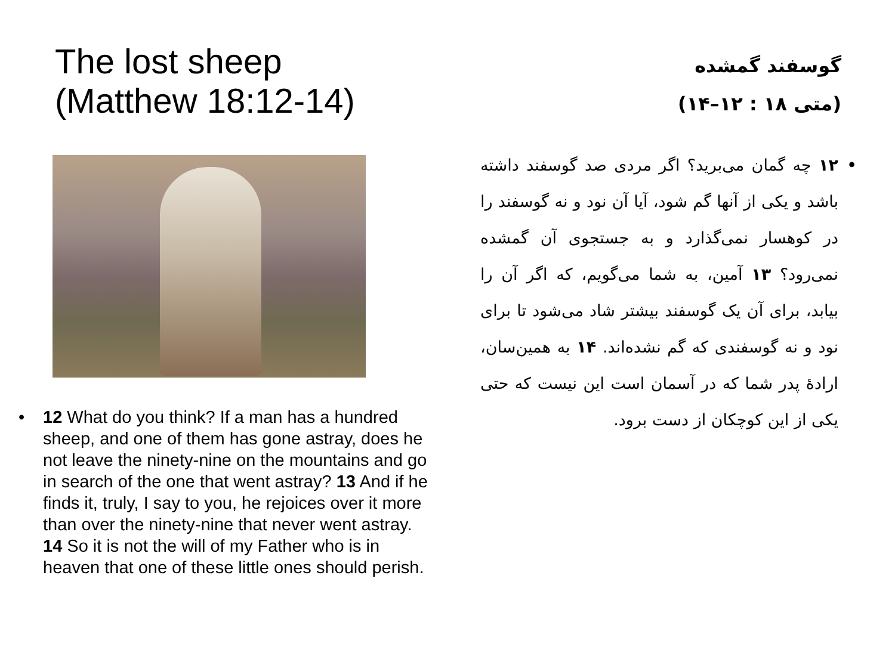The lost sheep
(Matthew 18:12-14)
• 12 What do you think? If a man has a hundred sheep, and one of them has gone astray, does he not leave the ninety-nine on the mountains and go in search of the one that went astray? 13 And if he finds it, truly, I say to you, he rejoices over it more than over the ninety-nine that never went astray. 14 So it is not the will of my Father who is in heaven that one of these little ones should perish.
گوسفند گمشده
(متی ۱۸ : ۱۲–۱۴)
• ۱۲ چه گمان می‌برید؟ اگر مردی صد گوسفند داشته باشد و یکی از آنها گم شود، آیا آن نود و نه گوسفند را در کوهسار نمی‌گذارد و به جستجوی آن گمشده نمی‌رود؟ ۱۳ آمین، به شما می‌گویم، که اگر آن را بیابد، برای آن یک گوسفند بیشتر شاد می‌شود تا برای نود و نه گوسفندی که گم نشده‌اند. ۱۴ به همین‌سان، ارادهٔ پدر شما که در آسمان است این نیست که حتی یکی از این کوچکان از دست برود.